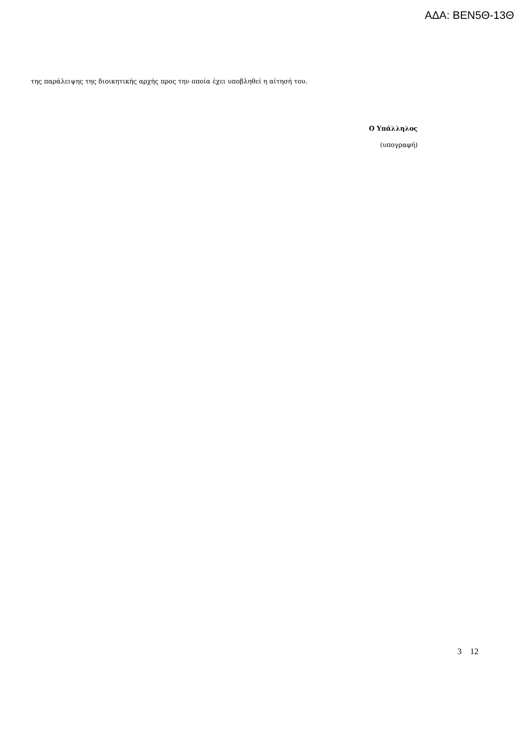ΑΔΑ: ΒΕΝ5Θ-13Θ
της παράλειψης της διοικητικής αρχής προς την οποία έχει υποβληθεί η αίτησή του.
Ο Υπάλληλος
(υπογραφή)
3 12